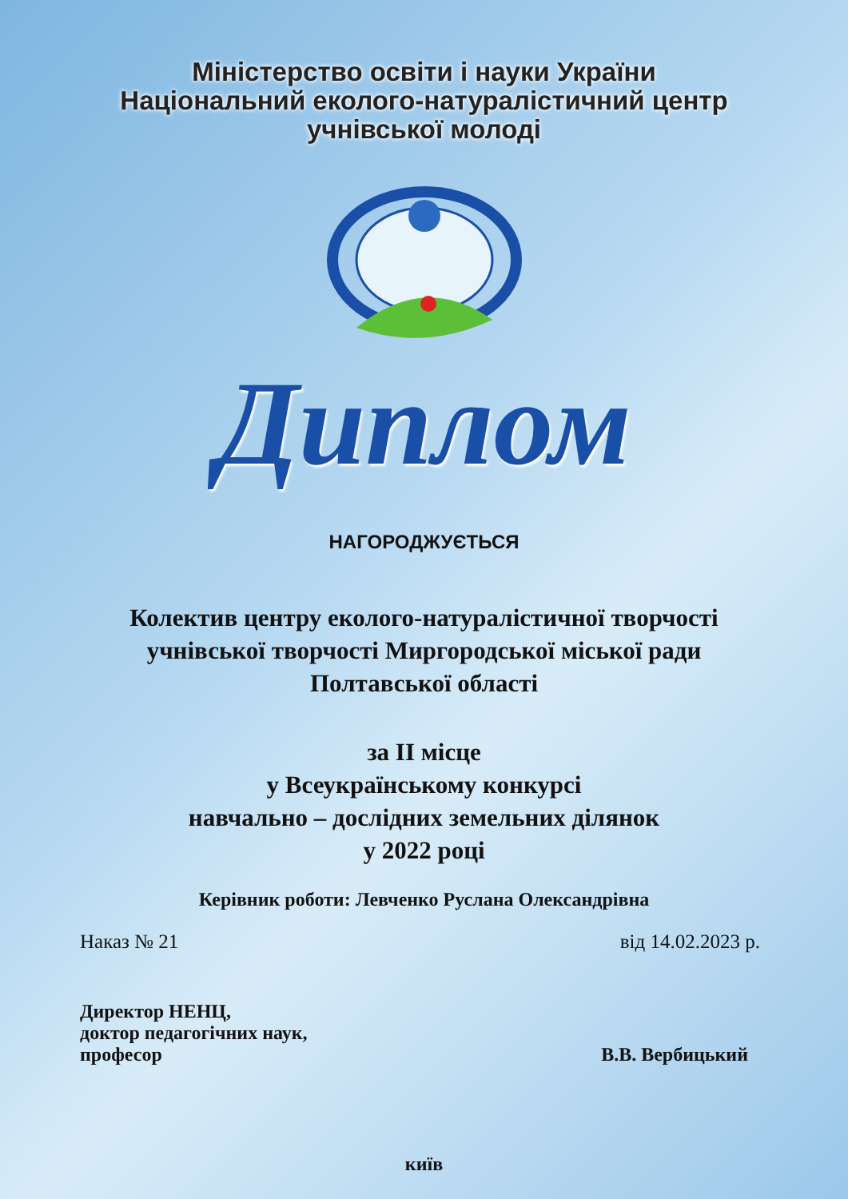Міністерство освіти і науки України
Національний еколого-натуралістичний центр
учнівської молоді
Диплом
НАГОРОДЖУЄТЬСЯ
Колектив центру еколого-натуралістичної творчості
учнівської творчості Миргородської міської ради
Полтавської області
за II місце
у Всеукраїнському конкурсі
навчально – дослідних земельних ділянок
у 2022 році
Керівник роботи: Левченко Руслана Олександрівна
Наказ № 21 від 14.02.2023 р.
Директор НЕНЦ,
доктор педагогічних наук,
професор
В.В. Вербицький
київ